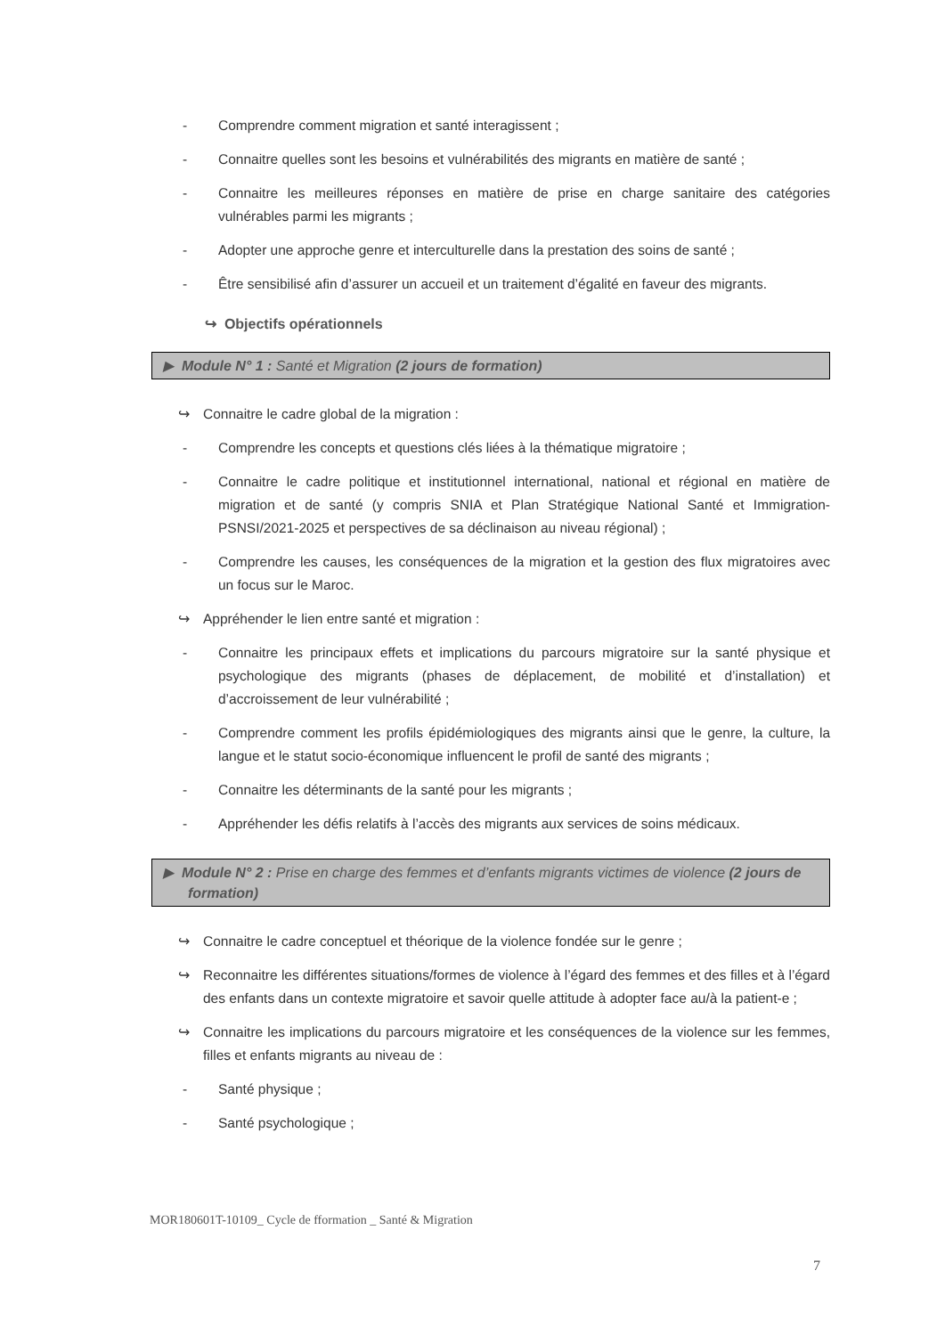- Comprendre comment migration et santé interagissent ;
- Connaitre quelles sont les besoins et vulnérabilités des migrants en matière de santé ;
- Connaitre les meilleures réponses en matière de prise en charge sanitaire des catégories vulnérables parmi les migrants ;
- Adopter une approche genre et interculturelle dans la prestation des soins de santé ;
- Être sensibilisé afin d’assurer un accueil et un traitement d’égalité en faveur des migrants.
↪ Objectifs opérationnels
▶ Module N° 1 : Santé et Migration (2 jours de formation)
↪ Connaitre le cadre global de la migration :
- Comprendre les concepts et questions clés liées à la thématique migratoire ;
- Connaitre le cadre politique et institutionnel international, national et régional en matière de migration et de santé (y compris SNIA et Plan Stratégique National Santé et Immigration-PSNSI/2021-2025 et perspectives de sa déclinaison au niveau régional) ;
- Comprendre les causes, les conséquences de la migration et la gestion des flux migratoires avec un focus sur le Maroc.
↪ Appréhender le lien entre santé et migration :
- Connaitre les principaux effets et implications du parcours migratoire sur la santé physique et psychologique des migrants (phases de déplacement, de mobilité et d’installation) et d’accroissement de leur vulnérabilité ;
- Comprendre comment les profils épidémiologiques des migrants ainsi que le genre, la culture, la langue et le statut socio-économique influencent le profil de santé des migrants ;
- Connaitre les déterminants de la santé pour les migrants ;
- Appréhender les défis relatifs à l’accès des migrants aux services de soins médicaux.
▶ Module N° 2 : Prise en charge des femmes et d’enfants migrants victimes de violence (2 jours de formation)
↪ Connaitre le cadre conceptuel et théorique de la violence fondée sur le genre ;
↪ Reconnaitre les différentes situations/formes de violence à l’égard des femmes et des filles et à l’égard des enfants dans un contexte migratoire et savoir quelle attitude à adopter face au/à la patient-e ;
↪ Connaitre les implications du parcours migratoire et les conséquences de la violence sur les femmes, filles et enfants migrants au niveau de :
- Santé physique ;
- Santé psychologique ;
MOR180601T-10109_ Cycle de fformation _ Santé & Migration
7